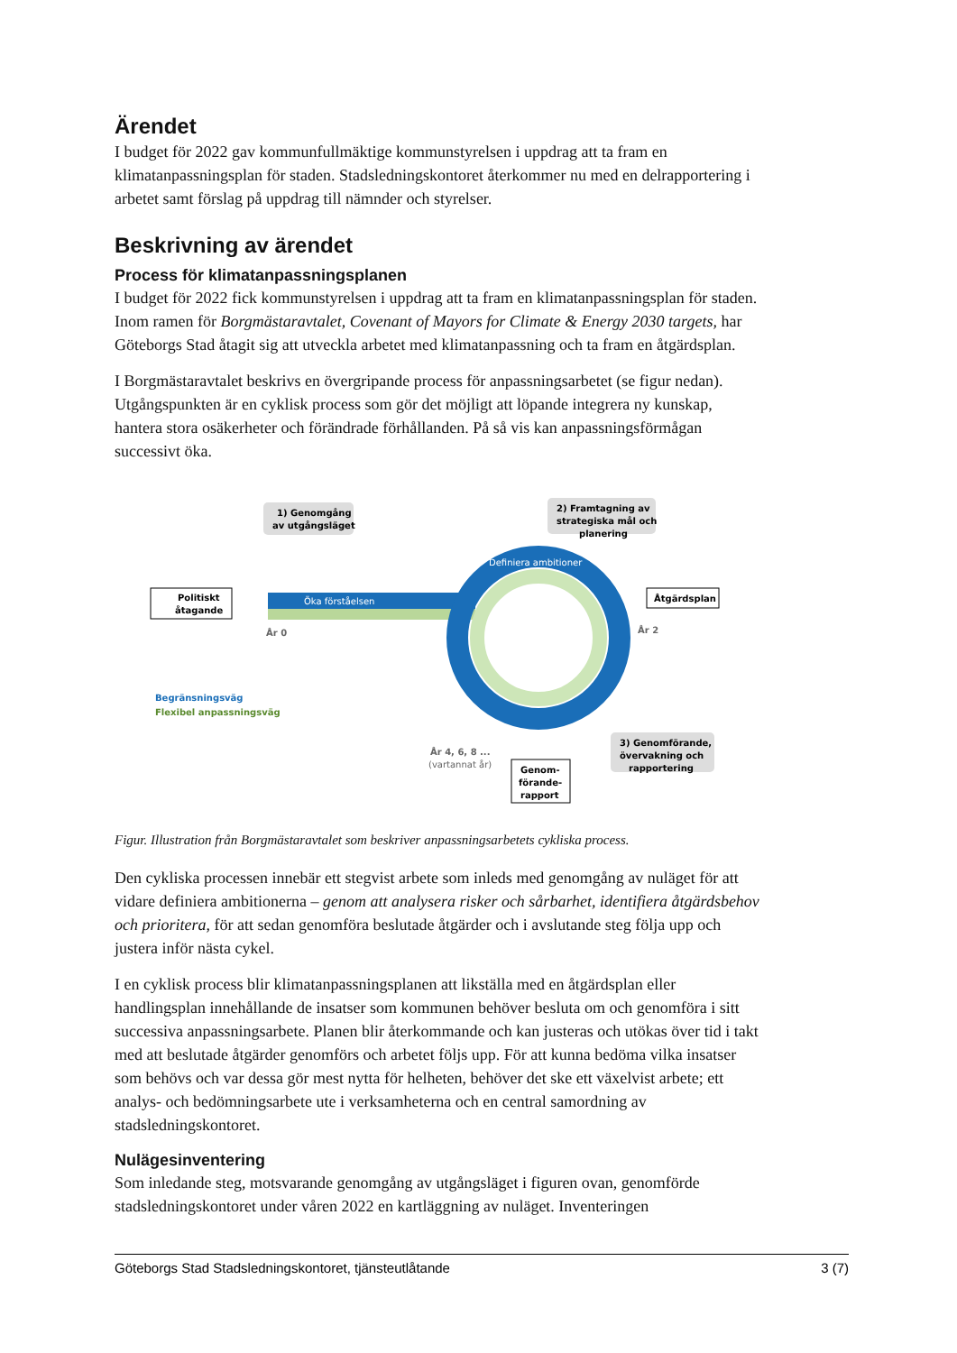Ärendet
I budget för 2022 gav kommunfullmäktige kommunstyrelsen i uppdrag att ta fram en klimatanpassningsplan för staden. Stadsledningskontoret återkommer nu med en delrapportering i arbetet samt förslag på uppdrag till nämnder och styrelser.
Beskrivning av ärendet
Process för klimatanpassningsplanen
I budget för 2022 fick kommunstyrelsen i uppdrag att ta fram en klimatanpassningsplan för staden. Inom ramen för Borgmästaravtalet, Covenant of Mayors for Climate & Energy 2030 targets, har Göteborgs Stad åtagit sig att utveckla arbetet med klimatanpassning och ta fram en åtgärdsplan.
I Borgmästaravtalet beskrivs en övergripande process för anpassningsarbetet (se figur nedan). Utgångspunkten är en cyklisk process som gör det möjligt att löpande integrera ny kunskap, hantera stora osäkerheter och förändrade förhållanden. På så vis kan anpassningsförmågan successivt öka.
Öka förståelsen
Definiera ambitioner
1) Genomgång
av utgångsläget
2) Framtagning av
strategiska mål och
planering
Politiskt
åtagande
Åtgärdsplan
År 0
År 2
Begränsningsväg
Flexibel anpassningsväg
3) Genomförande,
övervakning och
rapportering
År 4, 6, 8 ...
(vartannat år)
Genom-
förande-
rapport
Figur. Illustration från Borgmästaravtalet som beskriver anpassningsarbetets cykliska process.
Den cykliska processen innebär ett stegvist arbete som inleds med genomgång av nuläget för att vidare definiera ambitionerna – genom att analysera risker och sårbarhet, identifiera åtgärdsbehov och prioritera, för att sedan genomföra beslutade åtgärder och i avslutande steg följa upp och justera inför nästa cykel.
I en cyklisk process blir klimatanpassningsplanen att likställa med en åtgärdsplan eller handlingsplan innehållande de insatser som kommunen behöver besluta om och genomföra i sitt successiva anpassningsarbete. Planen blir återkommande och kan justeras och utökas över tid i takt med att beslutade åtgärder genomförs och arbetet följs upp. För att kunna bedöma vilka insatser som behövs och var dessa gör mest nytta för helheten, behöver det ske ett växelvist arbete; ett analys- och bedömningsarbete ute i verksamheterna och en central samordning av stadsledningskontoret.
Nulägesinventering
Som inledande steg, motsvarande genomgång av utgångsläget i figuren ovan, genomförde stadsledningskontoret under våren 2022 en kartläggning av nuläget. Inventeringen
Göteborgs Stad Stadsledningskontoret, tjänsteutlåtande 3 (7)